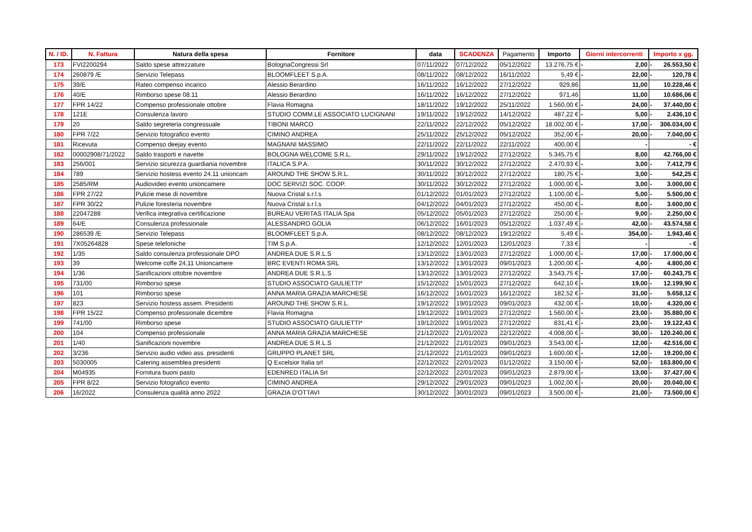| N. / ID. | N. Fattura | Natura della spesa | Fornitore | data | SCADENZA | Pagamento | Importo | Giorni intercorrenti | Importo x gg. |
| --- | --- | --- | --- | --- | --- | --- | --- | --- | --- |
| 173 | FVI2200294 | Saldo spese attrezzature | BolognaCongressi Srl | 07/11/2022 | 07/12/2022 | 05/12/2022 | 13.276,75 € | - 2,00 | - 26.553,50 € |
| 174 | 260879 /E | Servizio Telepass | BLOOMFLEET S.p.A. | 08/11/2022 | 08/12/2022 | 16/11/2022 | 5,49 € | - 22,00 | - 120,78 € |
| 175 | 39/E | Rateo compenso incarico | Alessio Berardino | 16/11/2022 | 16/12/2022 | 27/12/2022 | 929,86 | 11,00 | 10.228,46 € |
| 176 | 40/E | Rimborso spese 08.11 | Alessio Berardino | 16/11/2022 | 16/12/2022 | 27/12/2022 | 971,46 | 11,00 | 10.686,06 € |
| 177 | FPR 14/22 | Compenso professionale ottobre | Flavia Romagna | 18/11/2022 | 19/12/2022 | 25/11/2022 | 1.560,00 € | - 24,00 | - 37.440,00 € |
| 178 | 121E | Consulenza lavoro | STUDIO COMM.LE ASSOCIATO LUCIGNANI | 19/11/2022 | 19/12/2022 | 14/12/2022 | 487,22 € | - 5,00 | - 2.436,10 € |
| 179 | 20 | Saldo segreteria congressuale | TIBONI MARCO | 22/11/2022 | 22/12/2022 | 05/12/2022 | 18.002,00 € | - 17,00 | - 306.034,00 € |
| 180 | FPR 7/22 | Servizio fotografico evento | CIMINO ANDREA | 25/11/2022 | 25/12/2022 | 05/12/2022 | 352,00 € | - 20,00 | - 7.040,00 € |
| 181 | Ricevuta | Compenso deejay evento | MAGNANI MASSIMO | 22/11/2022 | 22/11/2022 | 22/11/2022 | 400,00 € | - | - € |
| 182 | 00002908/71/2022 | Saldo trasporti e navette | BOLOGNA WELCOME S.R.L. | 29/11/2022 | 19/12/2022 | 27/12/2022 | 5.345,75 € | 8,00 | 42.766,00 € |
| 183 | 256/001 | Servizio sicurezza guardiania novembre | ITALICA S.P.A. | 30/11/2022 | 30/12/2022 | 27/12/2022 | 2.470,93 € | - 3,00 | - 7.412,79 € |
| 184 | 789 | Servizio hostess evento 24.11 unioncam | AROUND THE SHOW S.R.L. | 30/11/2022 | 30/12/2022 | 27/12/2022 | 180,75 € | - 3,00 | - 542,25 € |
| 185 | 2585/RM | Audiovideo evento unioncamere | DOC SERVIZI SOC. COOP. | 30/11/2022 | 30/12/2022 | 27/12/2022 | 1.000,00 € | - 3,00 | - 3.000,00 € |
| 186 | FPR 27/22 | Pulizie mese di novembre | Nuova Cristal s.r.l.s | 01/12/2022 | 01/01/2023 | 27/12/2022 | 1.100,00 € | - 5,00 | - 5.500,00 € |
| 187 | FPR 30/22 | Pulizie foresteria novembre | Nuova Cristal s.r.l.s | 04/12/2022 | 04/01/2023 | 27/12/2022 | 450,00 € | - 8,00 | - 3.600,00 € |
| 188 | 22047288 | Verifica integrativa certificazione | BUREAU VERITAS ITALIA Spa | 05/12/2022 | 05/01/2023 | 27/12/2022 | 250,00 € | - 9,00 | - 2.250,00 € |
| 189 | 64/E | Consulenza professionale | ALESSANDRO GOLIA | 06/12/2022 | 16/01/2023 | 05/12/2022 | 1.037,49 € | - 42,00 | - 43.574,58 € |
| 190 | 286539 /E | Servizio Telepass | BLOOMFLEET S.p.A. | 08/12/2022 | 08/12/2023 | 19/12/2022 | 5,49 € | - 354,00 | - 1.943,46 € |
| 191 | 7X05264828 | Spese telefoniche | TIM S.p.A. | 12/12/2022 | 12/01/2023 | 12/01/2023 | 7,33 € | - | - € |
| 192 | 1/35 | Saldo consulenza professionale DPO | ANDREA DUE S.R.L.S | 13/12/2022 | 13/01/2023 | 27/12/2022 | 1.000,00 € | - 17,00 | - 17.000,00 € |
| 193 | 39 | Welcome coffe 24,11 Unioncamere | BRC EVENTI ROMA SRL | 13/12/2022 | 13/01/2023 | 09/01/2023 | 1.200,00 € | - 4,00 | - 4.800,00 € |
| 194 | 1/36 | Sanificazioni ottobre novembre | ANDREA DUE S.R.L.S | 13/12/2022 | 13/01/2023 | 27/12/2022 | 3.543,75 € | - 17,00 | - 60.243,75 € |
| 195 | 731/00 | Rimborso spese | STUDIO ASSOCIATO GIULIETTI* | 15/12/2022 | 15/01/2023 | 27/12/2022 | 642,10 € | - 19,00 | - 12.199,90 € |
| 196 | 101 | Rimborso spese | ANNA MARIA GRAZIA MARCHESE | 16/12/2022 | 16/01/2023 | 16/12/2022 | 182,52 € | - 31,00 | - 5.658,12 € |
| 197 | 823 | Servizio hostess assem. Presidenti | AROUND THE SHOW S.R.L. | 19/12/2022 | 19/01/2023 | 09/01/2023 | 432,00 € | - 10,00 | - 4.320,00 € |
| 198 | FPR 15/22 | Compenso professionale dicembre | Flavia Romagna | 19/12/2022 | 19/01/2023 | 27/12/2022 | 1.560,00 € | - 23,00 | - 35.880,00 € |
| 199 | 741/00 | Rimborso spese | STUDIO ASSOCIATO GIULIETTI* | 19/12/2022 | 19/01/2023 | 27/12/2022 | 831,41 € | - 23,00 | - 19.122,43 € |
| 200 | 104 | Compenso professionale | ANNA MARIA GRAZIA MARCHESE | 21/12/2022 | 21/01/2023 | 22/12/2022 | 4.008,00 € | - 30,00 | - 120.240,00 € |
| 201 | 1/40 | Sanificazioni novembre | ANDREA DUE S.R.L.S | 21/12/2022 | 21/01/2023 | 09/01/2023 | 3.543,00 € | - 12,00 | - 42.516,00 € |
| 202 | 3/236 | Servizio audio video ass. presidenti | GRUPPO PLANET SRL | 21/12/2022 | 21/01/2023 | 09/01/2023 | 1.600,00 € | - 12,00 | - 19.200,00 € |
| 203 | 5030005 | Catering assemblea presidenti | Q Excelsior Italia srl | 22/12/2022 | 22/01/2023 | 01/12/2022 | 3.150,00 € | - 52,00 | - 163.800,00 € |
| 204 | M04935 | Fornitura buoni pasto | EDENRED ITALIA Srl | 22/12/2022 | 22/01/2023 | 09/01/2023 | 2.879,00 € | - 13,00 | - 37.427,00 € |
| 205 | FPR 8/22 | Servizio fotografico evento | CIMINO ANDREA | 29/12/2022 | 29/01/2023 | 09/01/2023 | 1.002,00 € | - 20,00 | - 20.040,00 € |
| 206 | 16/2022 | Consulenza qualità anno 2022 | GRAZIA D'OTTAVI | 30/12/2022 | 30/01/2023 | 09/01/2023 | 3.500,00 € | - 21,00 | - 73.500,00 € |